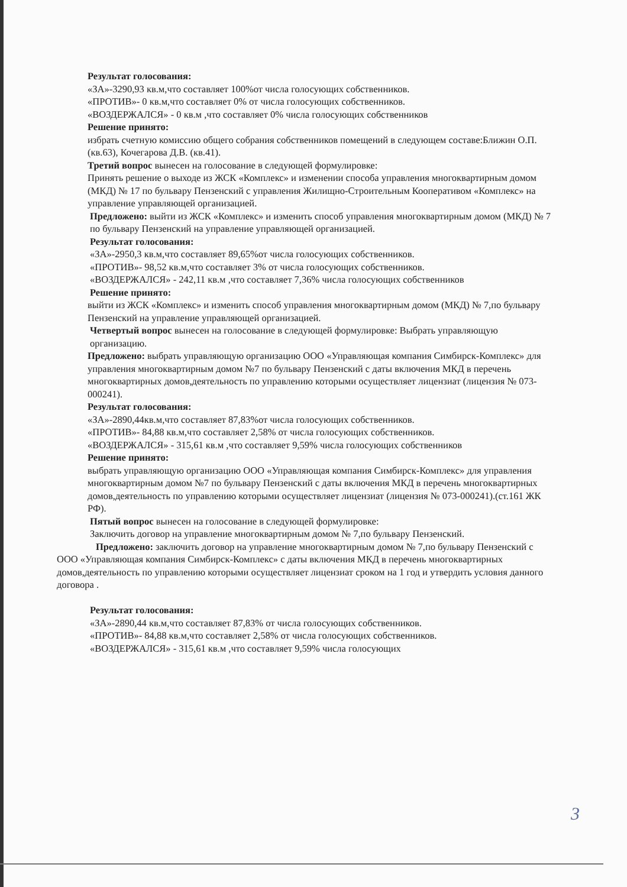Результат голосования:
«ЗА»-3290,93 кв.м,что составляет 100%от числа голосующих собственников.
«ПРОТИВ»- 0 кв.м,что составляет 0% от числа голосующих собственников.
«ВОЗДЕРЖАЛСЯ» - 0 кв.м ,что составляет 0% числа голосующих собственников
Решение принято:
избрать счетную комиссию общего собрания собственников помещений в следующем составе:Ближин О.П. (кв.63), Кочегарова Д.В. (кв.41).
Третий вопрос вынесен на голосование в следующей формулировке:
Принять решение о выходе из ЖСК «Комплекс» и изменении способа управления многоквартирным домом (МКД) № 17 по бульвару Пензенский с управления Жилищно-Строительным Кооперативом «Комплекс» на управление управляющей организацией.
Предложено: выйти из ЖСК «Комплекс» и изменить способ управления многоквартирным домом (МКД) № 7 по бульвару Пензенский на управление управляющей организацией.
Результат голосования:
«ЗА»-2950,3 кв.м,что составляет 89,65%от числа голосующих собственников.
«ПРОТИВ»- 98,52 кв.м,что составляет 3% от числа голосующих собственников.
«ВОЗДЕРЖАЛСЯ» - 242,11 кв.м ,что составляет 7,36% числа голосующих собственников
Решение принято:
выйти из ЖСК «Комплекс» и изменить способ управления многоквартирным домом (МКД) № 7,по бульвару Пензенский на управление управляющей организацией.
Четвертый вопрос вынесен на голосование в следующей формулировке: Выбрать управляющую организацию.
Предложено: выбрать управляющую организацию ООО «Управляющая компания Симбирск-Комплекс» для управления многоквартирным домом №7 по бульвару Пензенский с даты включения МКД в перечень многоквартирных домов,деятельность по управлению которыми осуществляет лицензиат (лицензия № 073-000241).
Результат голосования:
«ЗА»-2890,44кв.м,что составляет 87,83%от числа голосующих собственников.
«ПРОТИВ»- 84,88 кв.м,что составляет 2,58% от числа голосующих собственников.
«ВОЗДЕРЖАЛСЯ» - 315,61 кв.м ,что составляет 9,59% числа голосующих собственников
Решение принято:
выбрать управляющую организацию ООО «Управляющая компания Симбирск-Комплекс» для управления многоквартирным домом №7 по бульвару Пензенский с даты включения МКД в перечень многоквартирных домов,деятельность по управлению которыми осуществляет лицензиат (лицензия № 073-000241).(ст.161 ЖК РФ).
Пятый вопрос вынесен на голосование в следующей формулировке:
Заключить договор на управление многоквартирным домом № 7,по бульвару Пензенский.
Предложено: заключить договор на управление многоквартирным домом № 7,по бульвару Пензенский с ООО «Управляющая компания Симбирск-Комплекс» с даты включения МКД в перечень многоквартирных домов,деятельность по управлению которыми осуществляет лицензиат сроком на 1 год и утвердить условия данного договора .
Результат голосования:
«ЗА»-2890,44 кв.м,что составляет 87,83% от числа голосующих собственников.
«ПРОТИВ»- 84,88 кв.м,что составляет 2,58% от числа голосующих собственников.
«ВОЗДЕРЖАЛСЯ» - 315,61 кв.м ,что составляет 9,59% числа голосующих
3